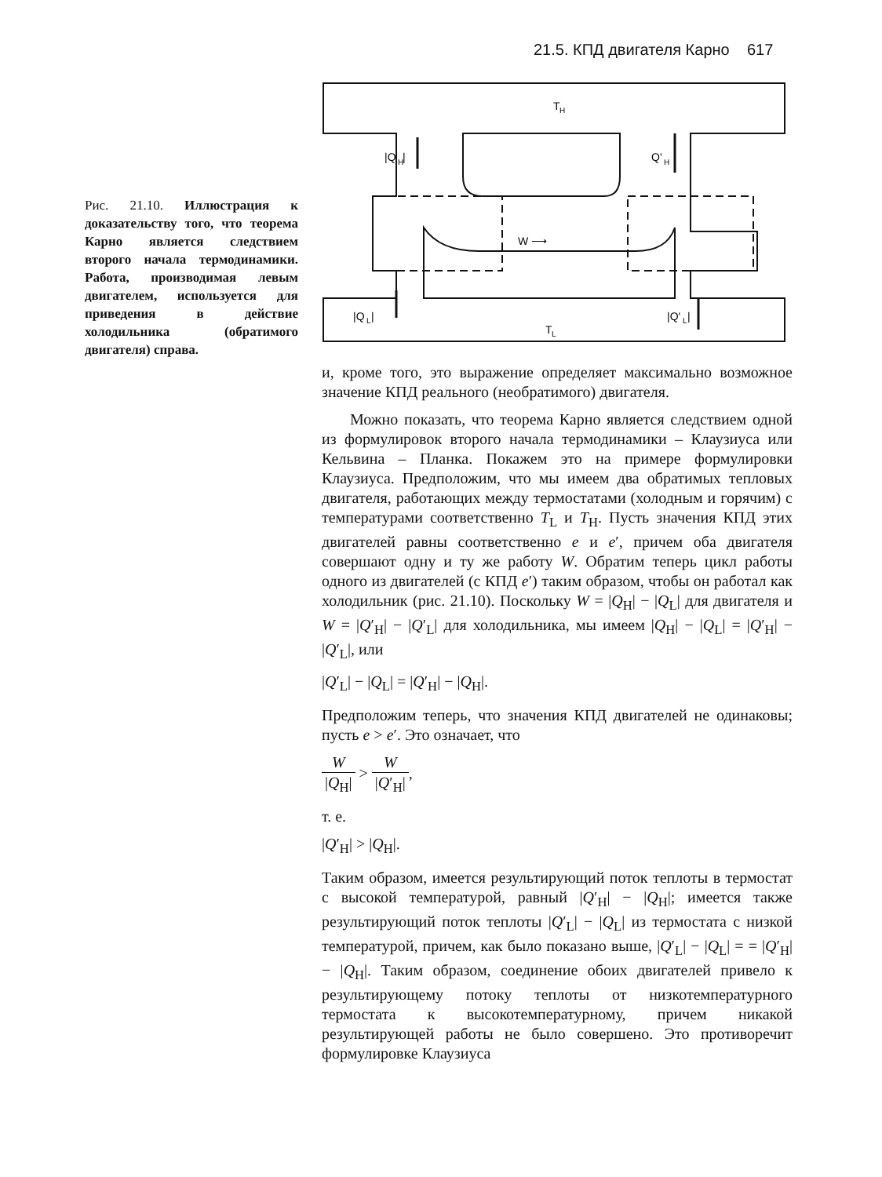21.5. КПД двигателя Карно 617
Рис. 21.10. Иллюстрация к доказательству того, что теорема Карно является следствием второго начала термодинамики. Работа, производимая левым двигателем, используется для приведения в действие холодильника (обратимого двигателя) справа.
T
H
|Q
H
|
Q'
H
W ⟶
|Q
L
|
T
L
|Q'
L
|
и, кроме того, это выражение определяет максимально возможное значение КПД реального (необратимого) двигателя.
Можно показать, что теорема Карно является следствием одной из формулировок второго начала термодинамики – Клаузиуса или Кельвина – Планка. Покажем это на примере формулировки Клаузиуса. Предположим, что мы имеем два обратимых тепловых двигателя, работающих между термостатами (холодным и горячим) с температурами соответственно T<sub>L</sub> и T<sub>H</sub>. Пусть значения КПД этих двигателей равны соответственно e и e′, причем оба двигателя совершают одну и ту же работу W. Обратим теперь цикл работы одного из двигателей (с КПД e′) таким образом, чтобы он работал как холодильник (рис. 21.10). Поскольку W = |Q<sub>H</sub>| − |Q<sub>L</sub>| для двигателя и W = |Q′<sub>H</sub>| − |Q′<sub>L</sub>| для холодильника, мы имеем |Q<sub>H</sub>| − |Q<sub>L</sub>| = |Q′<sub>H</sub>| − |Q′<sub>L</sub>|, или
|Q′<sub>L</sub>| − |Q<sub>L</sub>| = |Q′<sub>H</sub>| − |Q<sub>H</sub>|.
Предположим теперь, что значения КПД двигателей не одинаковы; пусть e > e′. Это означает, что
W |Q<sub>H</sub>| > W |Q′<sub>H</sub>|,
т. е.
|Q′<sub>H</sub>| > |Q<sub>H</sub>|.
Таким образом, имеется результирующий поток теплоты в термостат с высокой температурой, равный |Q′<sub>H</sub>| − |Q<sub>H</sub>|; имеется также результирующий поток теплоты |Q′<sub>L</sub>| − |Q<sub>L</sub>| из термостата с низкой температурой, причем, как было показано выше, |Q′<sub>L</sub>| − |Q<sub>L</sub>| = = |Q′<sub>H</sub>| − |Q<sub>H</sub>|. Таким образом, соединение обоих двигателей привело к результирующему потоку теплоты от низкотемпературного термостата к высокотемпературному, причем никакой результирующей работы не было совершено. Это противоречит формулировке Клаузиуса